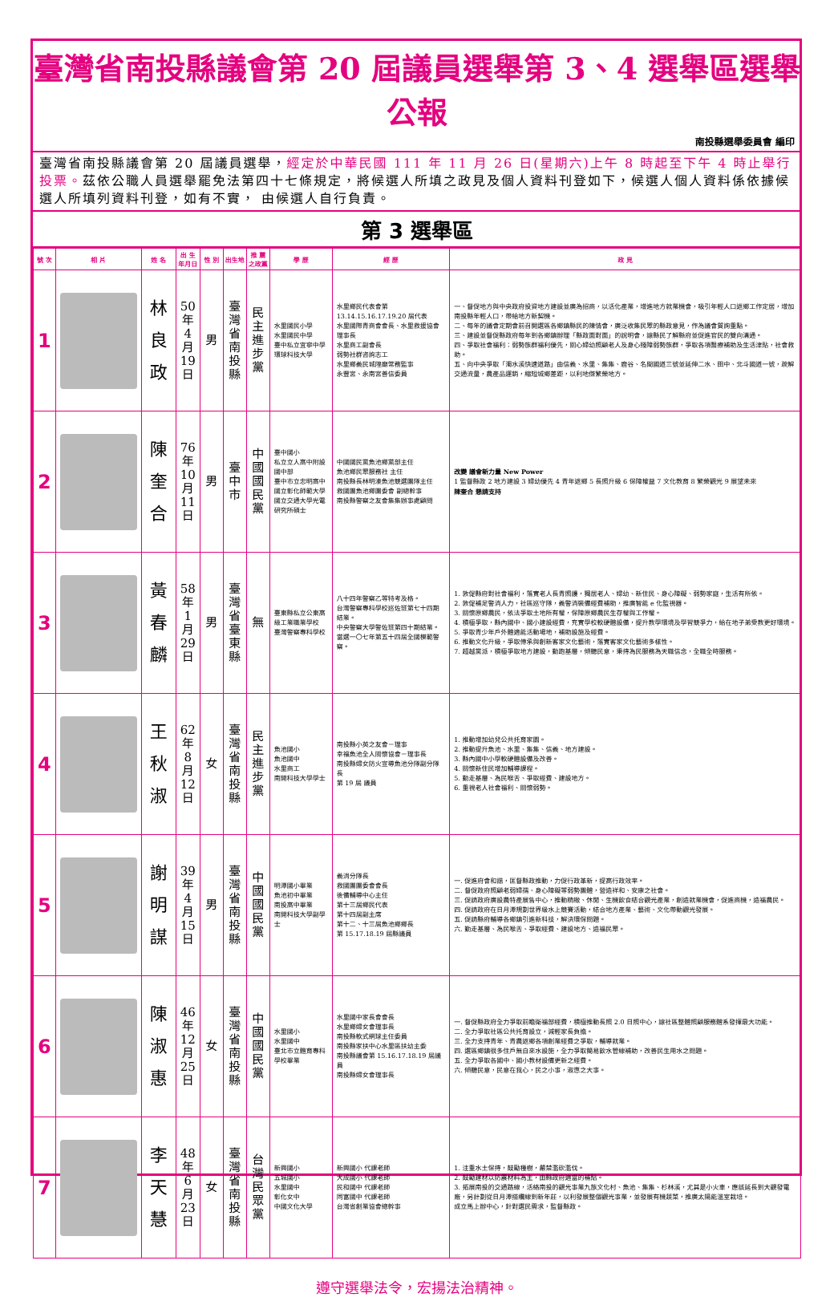臺灣省南投縣議會第 20 屆議員選舉第 3、4 選舉區選舉公報
南投縣選舉委員會 編印
臺灣省南投縣議會第 20 屆議員選舉，經定於中華民國 111 年 11 月 26 日(星期六)上午 8 時起至下午 4 時止舉行投票。茲依公職人員選舉罷免法第四十七條規定，將候選人所填之政見及個人資料刊登如下，候選人個人資料係依據候選人所填列資料刊登，如有不實， 由候選人自行負責。
第 3 選舉區
| 號 次 | 相 片 | 姓 名 | 出 生 年月日 | 性 別 | 出生地 | 推 薦 之政黨 | 學 歷 | 經 歷 | 政 見 |
| --- | --- | --- | --- | --- | --- | --- | --- | --- | --- |
| 1 | | 林 良 政 | 50 年 4 月 19 日 | 男 | 臺 灣 省 南 投 縣 | 民 主 進 步 黨 | 水里國民小學 水里國民中學 臺中私立宜寧中學 環球科技大學 | 水里鄉民代表會第 13.14.15.16.17.19.20 屆代表 水里國際青商會會長、水里救援協會理事長 水里商工副會長 弱勢社群咨詢志工 水里鄉義民城隍廟常務監事 永豐宮、永南宮善信委員 | 一、督促地方與中央政府投資地方建設並廣為招商，以活化產業，增進地方就業機會，吸引年輕人口返鄉工作定居，增加南投縣年輕人口，帶給地方新契機。 二、每年的議會定期會前召開選區各鄉鎮縣民的陳情會，廣泛收集民眾的縣政意見，作為議會質詢重點。 三、建設並督促縣政府每年到各鄉鎮辦理「縣政面對面」的說明會，讓縣民了解縣府並促進官民的雙向溝通。 四、爭取社會福利：弱勢族群福利優先，關心婦幼照顧老人及身心殘障弱勢族群，爭取各項醫療補助及生活津貼，社會救助。 五、向中央爭取「濁水溪快速道路」由信義、水里、集集、鹿谷、名間國道三號並延伸二水、田中、北斗國道一號，疏解交通流量，農產品運銷，縮短城鄉差距，以利地傑繁榮地方。 |
| 2 | | 陳 奎 合 | 76 年 10 月 11 日 | 男 | 臺 中 市 | 中 國 國 民 黨 | 臺中國小 私立立人高中附設國中部 臺中市立忠明高中 國立彰化師範大學 國立交通大學光電研究所碩士 | 中國國民黨魚池鄉黨部主任 魚池鄉民眾服務社 主任 南投縣長林明溱魚池競選團隊主任 救國團魚池鄉團委會 副總幹事 南投縣警察之友會集集辦事處顧問 | 改變 議會新力量 New Power 1 監督縣政 2 地方建設 3 婦幼優先 4 青年返鄉 5 長照升級 6 保障權益 7 文化教育 8 繁榮觀光 9 展望未來 陳奎合 懇請支持 |
| 3 | | 黃 春 麟 | 58 年 1 月 29 日 | 男 | 臺 灣 省 臺 東 縣 | 無 | 臺東縣私立公東高級工業職業學校 臺灣警察專科學校 | 八十四年警察乙等特考及格。 台灣警察專科學校巡佐班第七十四期結業。 中央警察大學警佐班第四十期結業。 當選一〇七年第五十四屆全國模範警察。 | 1. 敦促縣府對社會福利，落實老人長青照護，獨居老人、婦幼、新住民、身心障礙、弱勢家庭，生活有所依。 2. 敦促補足警消人力，社區巡守隊，義警消裝備經費補助，推廣智能 e 化監視器。 3. 關懷原鄉農民，依法爭取土地所有權，保障原鄉農民生存權與工作權。 4. 積極爭取，縣內國中、國小建設經費，充實學校軟硬體設備，提升教學環境及學習競爭力，給在地子弟受教更好環境。 5. 爭取青少年戶外體適能活動場地，補助設施及經費。 6. 推動文化升級，爭取傳承與創新客家文化藝術，落實客家文化藝術多樣性。 7. 超越黨派，積極爭取地方建設，勤跑基層，傾聽民意，秉持為民服務為天職信念，全職全時服務。 |
| 4 | | 王 秋 淑 | 62 年 8 月 12 日 | 女 | 臺 灣 省 南 投 縣 | 民 主 進 步 黨 | 魚池國小 魚池國中 水里商工 南開科技大學學士 | 南投縣小英之友會－理事 幸福魚池全人關懷協會－理事長 南投縣婦女防火宣導魚池分隊副分隊長 第 19 屆 議員 | 1. 推動增加幼兒公共托育家園。 2. 推動提升魚池、水里、集集、信義、地方建設。 3. 縣內國中小學軟硬體設備及改善。 4. 關懷新住民增加輔導課程。 5. 勤走基層、為民喉舌、爭取經費、建設地方。 6. 重視老人社會福利、關懷弱勢。 |
| 5 | | 謝 明 謀 | 39 年 4 月 15 日 | 男 | 臺 灣 省 南 投 縣 | 中 國 國 民 黨 | 明潭國小畢業 魚池初中畢業 南投高中畢業 南開科技大學副學士 | 義消分隊長 救國團團委會會長 後備輔導中心主任 第十三屆鄉民代表 第十四屆副主席 第十二、十三屆魚池鄉鄉長 第 15.17.18.19 屆縣議員 | 一. 促進府會和諧，匡督縣政推動，力促行政革新，提高行政效率。 二. 督促政府照顧老弱婦孺、身心障礙等弱勢團體，營造祥和、安康之社會。 三. 促請政府廣設農特產展售中心，推動精緻、休閒、生機飲食結合觀光產業，創造就業機會，促進商機，造福農民。 四. 促請政府在日月潭規劃世界級水上競賽活動，結合地方產業、藝術、文化帶動觀光發展。 五. 促請縣府輔導各鄉鎮引進新科技，解決環保問題。 六. 勤走基層、為民喉舌、爭取經費、建設地方、造福民眾。 |
| 6 | | 陳 淑 惠 | 46 年 12 月 25 日 | 女 | 臺 灣 省 南 投 縣 | 中 國 國 民 黨 | 水里國小 水里國中 臺北市立體育專科學校畢業 | 水里國中家長會會長 水里鄉婦女會理事長 南投縣軟式網球主任委員 南投縣家扶中心水里區扶幼主委 南投縣議會第 15.16.17.18.19 屆議員 南投縣婦女會理事長 | 一. 督促縣政府全力爭取前瞻衛福部經費，積極推動長照 2.0 日照中心，讓社區整體照顧服務體系發揮最大功能。 二. 全力爭取社區公共托育設立，減輕家長負擔。 三. 全力支持青年、青農返鄉各項創業經費之爭取，輔導就業。 四. 選區鄉鎮很多住戶無自來水設施，全力爭取簡易飲水管線補助，改善民生用水之問題。 五. 全力爭取各國中、國小教材設備更新之經費。 六. 傾聽民意，民意在我心，民之小事，淑惠之大事。 |
| 7 | | 李 天 慧 | 48 年 6 月 23 日 | 女 | 臺 灣 省 南 投 縣 | 台 灣 民 眾 黨 | 新興國小 五城國小 水里國中 彰化女中 中國文化大學 | 新興國小 代課老師 大成國小 代課老師 民和國中 代課老師 同富國中 代課老師 台灣省創業協會總幹事 | 1. 注重水土保持，鼓勵種樹，嚴禁濫砍濫伐。 2. 鼓勵建材以防震材料為主，由縣政府適當的補貼。 3. 拓展南投的交通路線，活絡南投的觀光事業九族文化村、魚池、集集、杉林溪，尤其是小火車，應該延長到大觀發電廠，另計劃從日月潭搭纜線到新年莊，以利發展整個觀光事業，並發展有機蔬菜，推廣太陽能溫室栽培。 成立馬上辦中心，針對選民需求，監督縣政。 |
遵守選舉法令，宏揚法治精神。